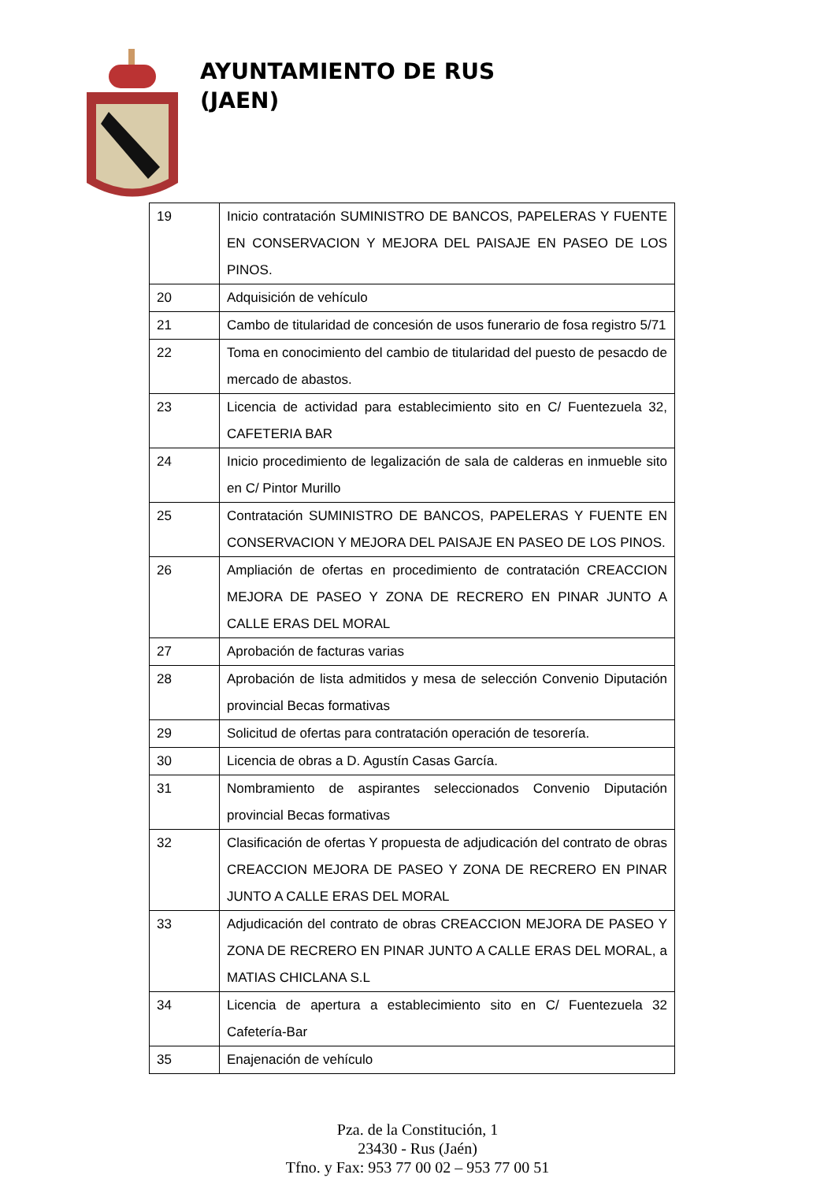AYUNTAMIENTO DE RUS
(JAEN)
| 19 | Inicio contratación SUMINISTRO DE BANCOS, PAPELERAS Y FUENTE EN CONSERVACION Y MEJORA DEL PAISAJE EN PASEO DE LOS PINOS. |
| 20 | Adquisición de vehículo |
| 21 | Cambo de titularidad de concesión de usos funerario de fosa registro 5/71 |
| 22 | Toma en conocimiento del cambio de titularidad del puesto de pesacdo de mercado de abastos. |
| 23 | Licencia de actividad para establecimiento sito en C/ Fuentezuela 32, CAFETERIA BAR |
| 24 | Inicio procedimiento de legalización de sala de calderas en inmueble sito en C/ Pintor Murillo |
| 25 | Contratación SUMINISTRO DE BANCOS, PAPELERAS Y FUENTE EN CONSERVACION Y MEJORA DEL PAISAJE EN PASEO DE LOS PINOS. |
| 26 | Ampliación de ofertas en procedimiento de contratación CREACCION MEJORA DE PASEO Y ZONA DE RECRERO EN PINAR JUNTO A CALLE ERAS DEL MORAL |
| 27 | Aprobación de facturas varias |
| 28 | Aprobación de lista admitidos y mesa de selección Convenio Diputación provincial Becas formativas |
| 29 | Solicitud de ofertas para contratación operación de tesorería. |
| 30 | Licencia de obras a D. Agustín Casas García. |
| 31 | Nombramiento de aspirantes seleccionados Convenio Diputación provincial Becas formativas |
| 32 | Clasificación de ofertas Y propuesta de adjudicación del contrato de obras CREACCION MEJORA DE PASEO Y ZONA DE RECRERO EN PINAR JUNTO A CALLE ERAS DEL MORAL |
| 33 | Adjudicación del contrato de obras CREACCION MEJORA DE PASEO Y ZONA DE RECRERO EN PINAR JUNTO A CALLE ERAS DEL MORAL, a MATIAS CHICLANA S.L |
| 34 | Licencia de apertura a establecimiento sito en C/ Fuentezuela 32 Cafetería-Bar |
| 35 | Enajenación de vehículo |
Pza. de la Constitución, 1
23430 - Rus (Jaén)
Tfno. y Fax: 953 77 00 02 – 953 77 00 51